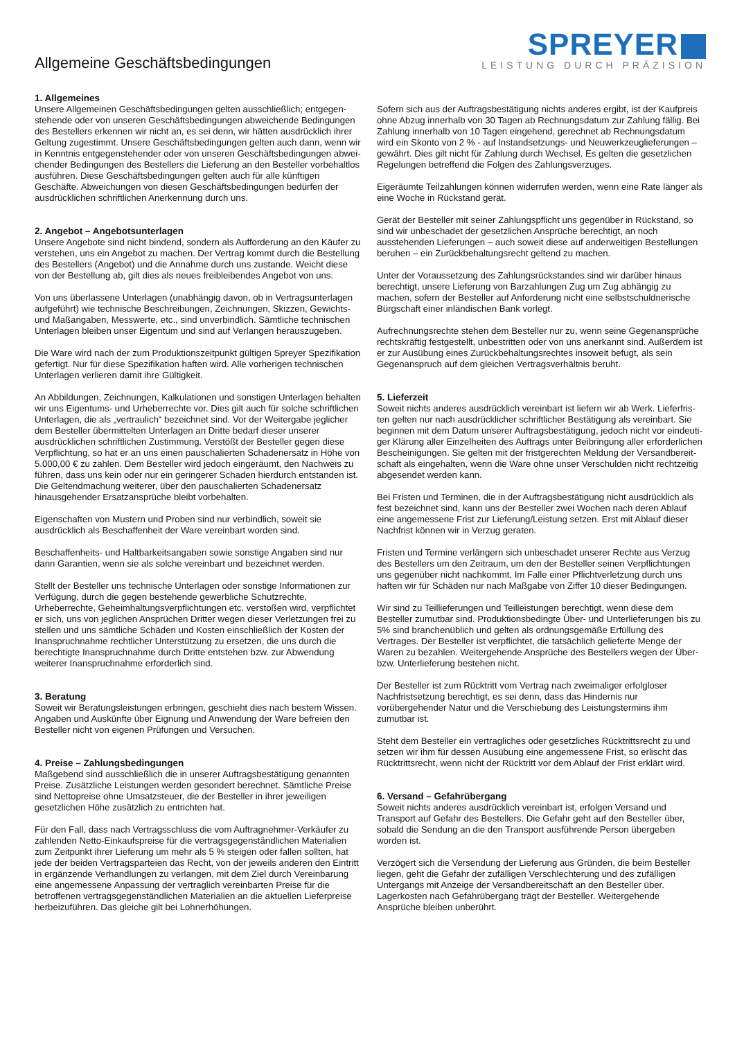Allgemeine Geschäftsbedingungen
SPREYER
LEISTUNG DURCH PRÄZISION
1. Allgemeines
Unsere Allgemeinen Geschäftsbedingungen gelten ausschließlich; entgegen­stehende oder von unseren Geschäftsbedingungen abweichende Bedingungen des Bestellers erkennen wir nicht an, es sei denn, wir hätten ausdrücklich ihrer Geltung zugestimmt. Unsere Geschäftsbedingungen gelten auch dann, wenn wir in Kenntnis entgegenstehender oder von unseren Geschäftsbedingungen abwei­chender Bedingungen des Bestellers die Lieferung an den Besteller vorbehaltlos ausführen. Diese Geschäftsbedingungen gelten auch für alle künftigen Geschäfte. Abweichungen von diesen Geschäftsbedingungen bedürfen der ausdrücklichen schriftlichen Anerkennung durch uns.
2. Angebot – Angebotsunterlagen
Unsere Angebote sind nicht bindend, sondern als Aufforderung an den Käufer zu verstehen, uns ein Angebot zu machen. Der Vertrag kommt durch die Bestellung des Bestellers (Angebot) und die Annahme durch uns zustande. Weicht diese von der Bestellung ab, gilt dies als neues freibleibendes Angebot von uns.
Von uns überlassene Unterlagen (unabhängig davon, ob in Vertragsunterlagen aufgeführt) wie technische Beschreibungen, Zeichnungen, Skizzen, Gewichts- und Maßangaben, Messwerte, etc., sind unverbindlich. Sämtliche technischen Unterla­gen bleiben unser Eigentum und sind auf Verlangen herauszugeben.
Die Ware wird nach der zum Produktionszeitpunkt gültigen Spreyer Spezifikation gefertigt. Nur für diese Spezifikation haften wird. Alle vorherigen technischen Unterlagen verlieren damit ihre Gültigkeit.
An Abbildungen, Zeichnungen, Kalkulationen und sonstigen Unterlagen behalten wir uns Eigentums- und Urheberrechte vor. Dies gilt auch für solche schriftlichen Unterlagen, die als „vertraulich“ bezeichnet sind. Vor der Weitergabe jeglicher dem Besteller übermittelten Unterlagen an Dritte bedarf dieser unserer ausdrücklichen schriftlichen Zustimmung. Verstößt der Besteller gegen diese Verpflichtung, so hat er an uns einen pauschalierten Schadenersatz in Höhe von 5.000,00 € zu zahlen. Dem Besteller wird jedoch eingeräumt, den Nachweis zu führen, dass uns kein oder nur ein geringerer Schaden hierdurch entstanden ist. Die Geltendmachung weiterer, über den pauschalierten Schadenersatz hinausgehender Ersatzansprüche bleibt vorbehalten.
Eigenschaften von Mustern und Proben sind nur verbindlich, soweit sie ausdrück­lich als Beschaffenheit der Ware vereinbart worden sind.
Beschaffenheits- und Haltbarkeitsangaben sowie sonstige Angaben sind nur dann Garantien, wenn sie als solche vereinbart und bezeichnet werden.
Stellt der Besteller uns technische Unterlagen oder sonstige Informationen zur Verfügung, durch die gegen bestehende gewerbliche Schutzrechte, Urheberrechte, Geheimhaltungsverpflichtungen etc. verstoßen wird, verpflichtet er sich, uns von jeglichen Ansprüchen Dritter wegen dieser Verletzungen frei zu stellen und uns sämtliche Schäden und Kosten einschließlich der Kosten der Inanspruchnahme rechtlicher Unterstützung zu ersetzen, die uns durch die berechtigte Inanspruch­nahme durch Dritte entstehen bzw. zur Abwendung weiterer Inanspruchnahme erforderlich sind.
3. Beratung
Soweit wir Beratungsleistungen erbringen, geschieht dies nach bestem Wissen. Angaben und Auskünfte über Eignung und Anwendung der Ware befreien den Besteller nicht von eigenen Prüfungen und Versuchen.
4. Preise – Zahlungsbedingungen
Maßgebend sind ausschließlich die in unserer Auftragsbestätigung genannten Preise. Zusätzliche Leistungen werden gesondert berechnet. Sämtliche Preise sind Nettopreise ohne Umsatzsteuer, die der Besteller in ihrer jeweiligen gesetzlichen Höhe zusätzlich zu entrichten hat.
Für den Fall, dass nach Vertragsschluss die vom Auftragnehmer-Verkäufer zu zahlenden Netto-Einkaufspreise für die vertragsgegenständlichen Materialien zum Zeitpunkt ihrer Lieferung um mehr als 5 % steigen oder fallen sollten, hat jede der beiden Vertragsparteien das Recht, von der jeweils anderen den Eintritt in ergänzende Verhandlungen zu verlangen, mit dem Ziel durch Vereinbarung eine angemessene Anpassung der vertraglich vereinbarten Preise für die betroffenen vertragsgegenständlichen Materialien an die aktuellen Lieferpreise herbeizuführen. Das gleiche gilt bei Lohnerhöhungen.
Sofern sich aus der Auftragsbestätigung nichts anderes ergibt, ist der Kaufpreis ohne Abzug innerhalb von 30 Tagen ab Rechnungsdatum zur Zahlung fällig. Bei Zahlung innerhalb von 10 Tagen eingehend, gerechnet ab Rechnungsdatum wird ein Skonto von 2 % - auf Instandsetzungs- und Neuwerkzeuglieferungen – gewährt. Dies gilt nicht für Zahlung durch Wechsel. Es gelten die gesetzlichen Regelungen betreffend die Folgen des Zahlungsverzuges.
Eigeräumte Teilzahlungen können widerrufen werden, wenn eine Rate länger als eine Woche in Rückstand gerät.
Gerät der Besteller mit seiner Zahlungspflicht uns gegenüber in Rückstand, so sind wir unbeschadet der gesetzlichen Ansprüche berechtigt, an noch ausstehenden Lieferungen – auch soweit diese auf anderweitigen Bestellungen beruhen – ein Zurückbehaltungsrecht geltend zu machen.
Unter der Voraussetzung des Zahlungsrückstandes sind wir darüber hinaus berechtigt, unsere Lieferung von Barzahlungen Zug um Zug abhängig zu machen, sofern der Besteller auf Anforderung nicht eine selbstschuldnerische Bürgschaft einer inländischen Bank vorlegt.
Aufrechnungsrechte stehen dem Besteller nur zu, wenn seine Gegenansprüche rechtskräftig festgestellt, unbestritten oder von uns anerkannt sind. Außerdem ist er zur Ausübung eines Zurückbehaltungsrechtes insoweit befugt, als sein Gegen­anspruch auf dem gleichen Vertragsverhältnis beruht.
5. Lieferzeit
Soweit nichts anderes ausdrücklich vereinbart ist liefern wir ab Werk. Lieferfris­ten gelten nur nach ausdrücklicher schriftlicher Bestätigung als vereinbart. Sie beginnen mit dem Datum unserer Auftragsbestätigung, jedoch nicht vor eindeuti­ger Klärung aller Einzelheiten des Auftrags unter Beibringung aller erforderlichen Bescheinigungen. Sie gelten mit der fristgerechten Meldung der Versandbereit­schaft als eingehalten, wenn die Ware ohne unser Verschulden nicht rechtzeitig abgesendet werden kann.
Bei Fristen und Terminen, die in der Auftragsbestätigung nicht ausdrücklich als fest bezeichnet sind, kann uns der Besteller zwei Wochen nach deren Ablauf eine angemessene Frist zur Lieferung/Leistung setzen. Erst mit Ablauf dieser Nachfrist können wir in Verzug geraten.
Fristen und Termine verlängern sich unbeschadet unserer Rechte aus Verzug des Bestellers um den Zeitraum, um den der Besteller seinen Verpflichtungen uns gegenüber nicht nachkommt. Im Falle einer Pflichtverletzung durch uns haften wir für Schäden nur nach Maßgabe von Ziffer 10 dieser Bedingungen.
Wir sind zu Teillieferungen und Teilleistungen berechtigt, wenn diese dem Besteller zumutbar sind. Produktionsbedingte Über- und Unterlieferungen bis zu 5% sind branchenüblich und gelten als ordnungsgemäße Erfüllung des Vertrages. Der Besteller ist verpflichtet, die tatsächlich gelieferte Menge der Waren zu bezahlen. Weitergehende Ansprüche des Bestellers wegen der Über- bzw. Unterlieferung bestehen nicht.
Der Besteller ist zum Rücktritt vom Vertrag nach zweimaliger erfolgloser Nachfrist­setzung berechtigt, es sei denn, dass das Hindernis nur vorübergehender Natur und die Verschiebung des Leistungstermins ihm zumutbar ist.
Steht dem Besteller ein vertragliches oder gesetzliches Rücktrittsrecht zu und setzen wir ihm für dessen Ausübung eine angemessene Frist, so erlischt das Rücktrittsrecht, wenn nicht der Rücktritt vor dem Ablauf der Frist erklärt wird.
6. Versand – Gefahrübergang
Soweit nichts anderes ausdrücklich vereinbart ist, erfolgen Versand und Transport auf Gefahr des Bestellers. Die Gefahr geht auf den Besteller über, sobald die Sendung an die den Transport ausführende Person übergeben worden ist.
Verzögert sich die Versendung der Lieferung aus Gründen, die beim Bestel­ler liegen, geht die Gefahr der zufälligen Verschlechterung und des zufälligen Untergangs mit Anzeige der Versandbereitschaft an den Besteller über. Lagerkos­ten nach Gefahrübergang trägt der Besteller. Weitergehende Ansprüche bleiben unberührt.